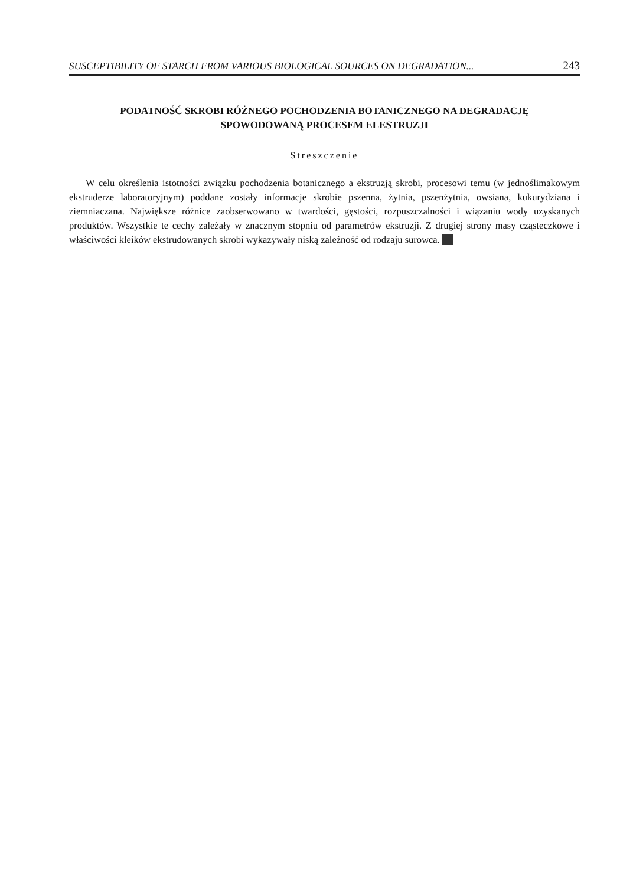SUSCEPTIBILITY OF STARCH FROM VARIOUS BIOLOGICAL SOURCES ON DEGRADATION... 243
PODATNOŚĆ SKROBI RÓŻNEGO POCHODZENIA BOTANICZNEGO NA DEGRADACJĘ SPOWODOWANĄ PROCESEM ELESTRUZJI
Streszczenie
W celu określenia istotności związku pochodzenia botanicznego a ekstruzją skrobi, procesowi temu (w jednoślimakowym ekstruderze laboratoryjnym) poddane zostały informacje skrobie pszenna, żytnia, pszenżytnia, owsiana, kukurydziana i ziemniaczana. Największe różnice zaobserwowano w twardości, gęstości, rozpuszczalności i wiązaniu wody uzyskanych produktów. Wszystkie te cechy zależały w znacznym stopniu od parametrów ekstruzji. Z drugiej strony masy cząsteczkowe i właściwości kleików ekstrudowanych skrobi wykazywały niską zależność od rodzaju surowca.